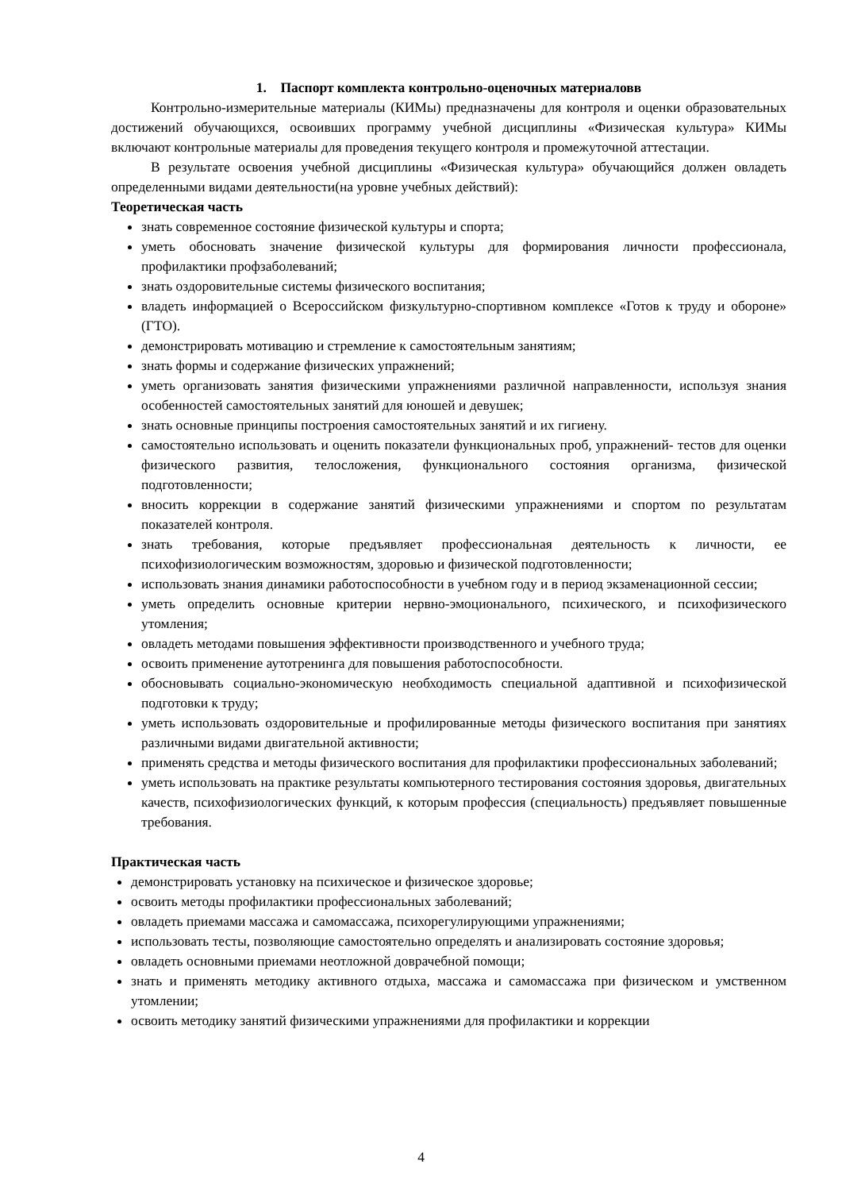1. Паспорт комплекта контрольно-оценочных материаловв
Контрольно-измерительные материалы (КИМы) предназначены для контроля и оценки образовательных достижений обучающихся, освоивших программу учебной дисциплины «Физическая культура» КИМы включают контрольные материалы для проведения текущего контроля и промежуточной аттестации.
В результате освоения учебной дисциплины «Физическая культура» обучающийся должен овладеть определенными видами деятельности(на уровне учебных действий):
Теоретическая часть
знать современное состояние физической культуры и спорта;
уметь обосновать значение физической культуры для формирования личности профессионала, профилактики профзаболеваний;
знать оздоровительные системы физического воспитания;
владеть информацией о Всероссийском физкультурно-спортивном комплексе «Готов к труду и обороне» (ГТО).
демонстрировать мотивацию и стремление к самостоятельным занятиям;
знать формы и содержание физических упражнений;
уметь организовать занятия физическими упражнениями различной направленности, используя знания особенностей самостоятельных занятий для юношей и девушек;
знать основные принципы построения самостоятельных занятий и их гигиену.
самостоятельно использовать и оценить показатели функциональных проб, упражнений- тестов для оценки физического развития, телосложения, функционального состояния организма, физической подготовленности;
вносить коррекции в содержание занятий физическими упражнениями и спортом по результатам показателей контроля.
знать требования, которые предъявляет профессиональная деятельность к личности, ее психофизиологическим возможностям, здоровью и физической подготовленности;
использовать знания динамики работоспособности в учебном году и в период экзаменационной сессии;
уметь определить основные критерии нервно-эмоционального, психического, и психофизического утомления;
овладеть методами повышения эффективности производственного и учебного труда;
освоить применение аутотренинга для повышения работоспособности.
обосновывать социально-экономическую необходимость специальной адаптивной и психофизической подготовки к труду;
уметь использовать оздоровительные и профилированные методы физического воспитания при занятиях различными видами двигательной активности;
применять средства и методы физического воспитания для профилактики профессиональных заболеваний;
уметь использовать на практике результаты компьютерного тестирования состояния здоровья, двигательных качеств, психофизиологических функций, к которым профессия (специальность) предъявляет повышенные требования.
Практическая часть
демонстрировать установку на психическое и физическое здоровье;
освоить методы профилактики профессиональных заболеваний;
овладеть приемами массажа и самомассажа, психорегулирующими упражнениями;
использовать тесты, позволяющие самостоятельно определять и анализировать состояние здоровья;
овладеть основными приемами неотложной доврачебной помощи;
знать и применять методику активного отдыха, массажа и самомассажа при физическом и умственном утомлении;
освоить методику занятий физическими упражнениями для профилактики и коррекции
4